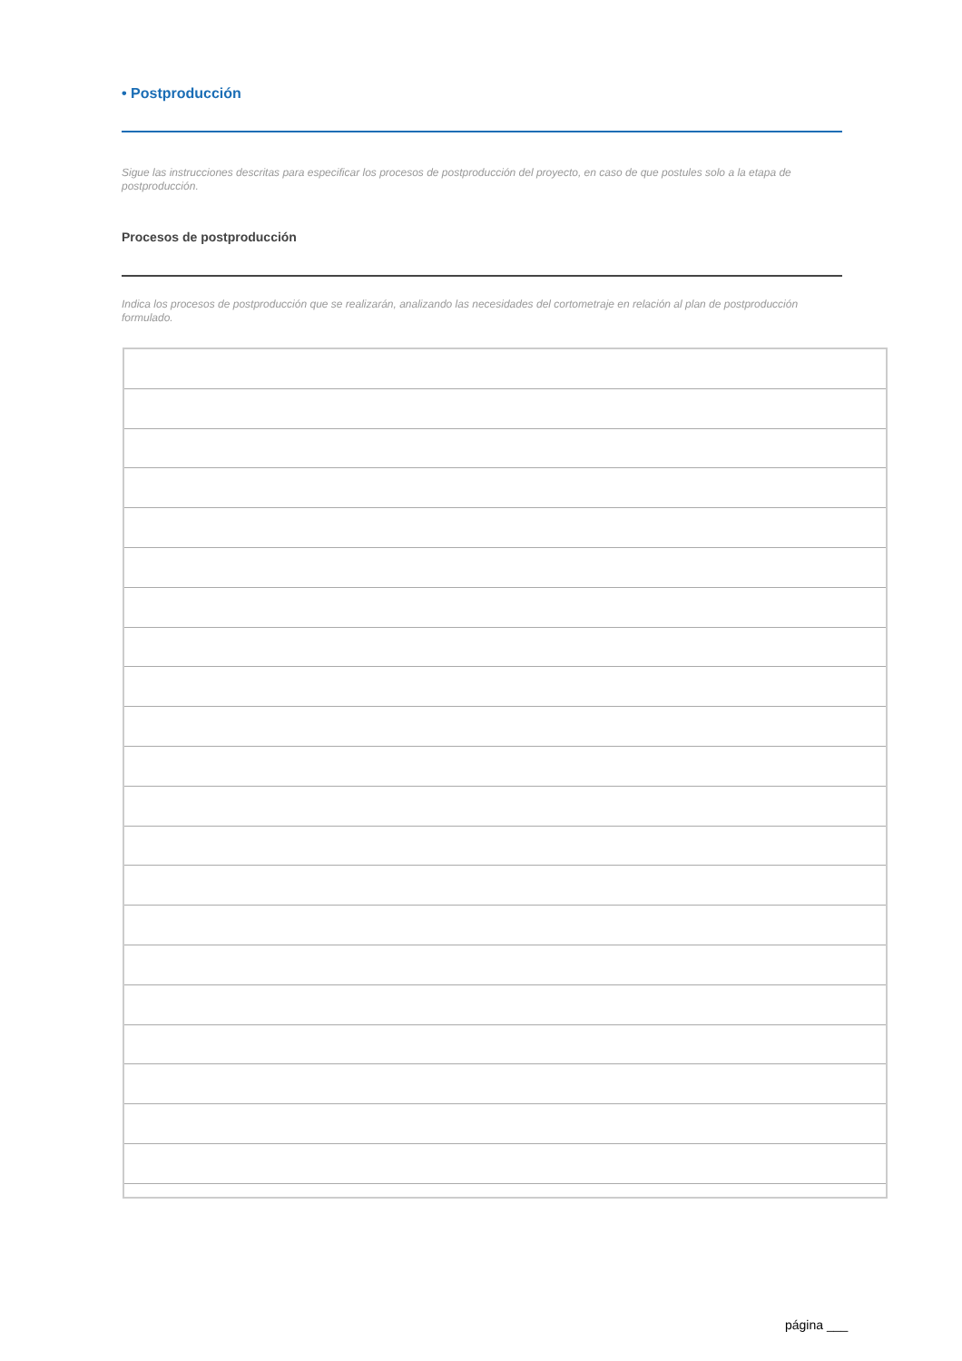• Postproducción
Sigue las instrucciones descritas para especificar los procesos de postproducción del proyecto, en caso de que postules solo a la etapa de postproducción.
Procesos de postproducción
Indica los procesos de postproducción que se realizarán, analizando las necesidades del cortometraje en relación al plan de postproducción formulado.
página ___